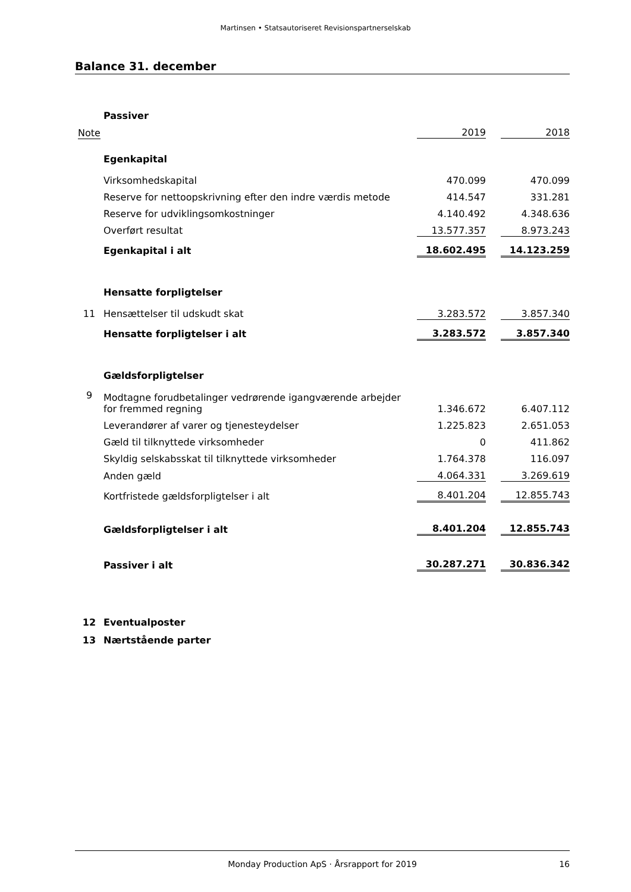Martinsen • Statsautoriseret Revisionspartnerselskab
Balance 31. december
| | Passiver | | | |
| Note | | 2019 | | 2018 |
| | Egenkapital | | | |
| | Virksomhedskapital | 470.099 | | 470.099 |
| | Reserve for nettoopskrivning efter den indre værdis metode | 414.547 | | 331.281 |
| | Reserve for udviklingsomkostninger | 4.140.492 | | 4.348.636 |
| | Overført resultat | 13.577.357 | | 8.973.243 |
| | Egenkapital i alt | 18.602.495 | | 14.123.259 |
| | Hensatte forpligtelser | | | |
| 11 | Hensættelser til udskudt skat | 3.283.572 | | 3.857.340 |
| | Hensatte forpligtelser i alt | 3.283.572 | | 3.857.340 |
| | Gældsforpligtelser | | | |
| 9 | Modtagne forudbetalinger vedrørende igangværende arbejder for fremmed regning | 1.346.672 | | 6.407.112 |
| | Leverandører af varer og tjenesteydelser | 1.225.823 | | 2.651.053 |
| | Gæld til tilknyttede virksomheder | 0 | | 411.862 |
| | Skyldig selskabsskat til tilknyttede virksomheder | 1.764.378 | | 116.097 |
| | Anden gæld | 4.064.331 | | 3.269.619 |
| | Kortfristede gældsforpligtelser i alt | 8.401.204 | | 12.855.743 |
| | Gældsforpligtelser i alt | 8.401.204 | | 12.855.743 |
| | Passiver i alt | 30.287.271 | | 30.836.342 |
| 12 | Eventualposter | | | |
| 13 | Nærtstående parter | | | |
Monday Production ApS · Årsrapport for 2019 16